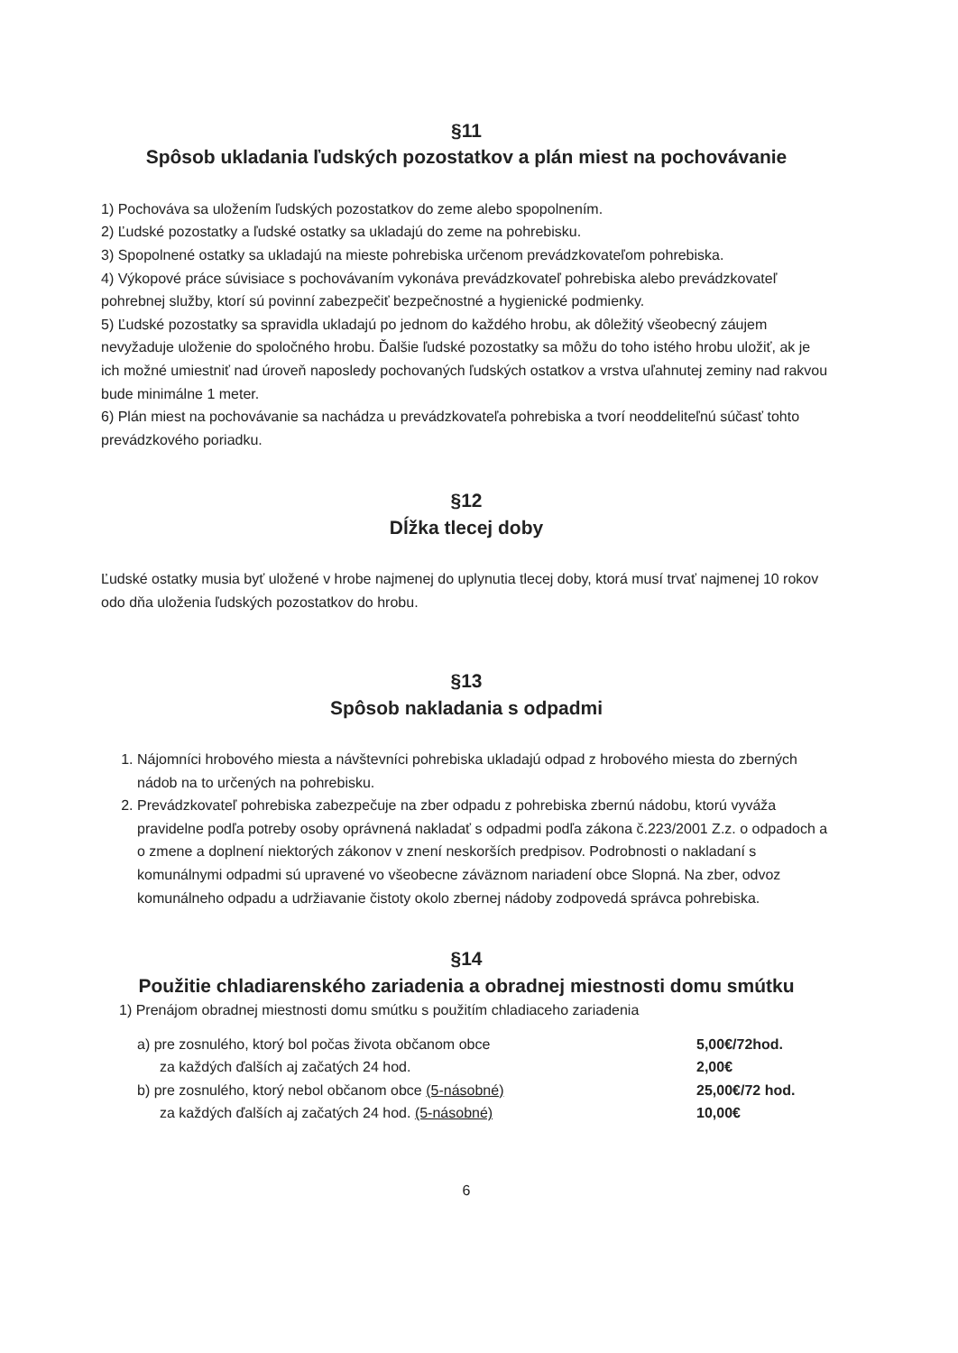§11
Spôsob ukladania ľudských pozostatkov a plán miest na pochovávanie
1) Pochováva sa uložením ľudských pozostatkov do zeme alebo spopolnením.
2) Ľudské pozostatky a ľudské ostatky sa ukladajú do zeme na pohrebisku.
3) Spopolnené ostatky sa ukladajú na mieste pohrebiska určenom prevádzkovateľom pohrebiska.
4) Výkopové práce súvisiace s pochovávaním vykonáva prevádzkovateľ pohrebiska alebo prevádzkovateľ pohrebnej služby, ktorí sú povinní zabezpečiť bezpečnostné a hygienické podmienky.
5) Ľudské pozostatky sa spravidla ukladajú po jednom do každého hrobu, ak dôležitý všeobecný záujem nevyžaduje uloženie do spoločného hrobu. Ďalšie ľudské pozostatky sa môžu do toho istého hrobu uložiť, ak je ich možné umiestniť nad úroveň naposledy pochovaných ľudských ostatkov a vrstva uľahnutej zeminy nad rakvou bude minimálne 1 meter.
6) Plán miest na pochovávanie sa nachádza u prevádzkovateľa pohrebiska a tvorí neoddeliteľnú súčasť tohto prevádzkového poriadku.
§12
Dĺžka tlecej doby
Ľudské ostatky musia byť uložené v hrobe najmenej do uplynutia tlecej doby, ktorá musí trvať najmenej 10 rokov odo dňa uloženia ľudských pozostatkov do hrobu.
§13
Spôsob nakladania s odpadmi
1. Nájomníci hrobového miesta a návštevníci pohrebiska ukladajú odpad z hrobového miesta do zberných nádob na to určených na pohrebisku.
2. Prevádzkovateľ pohrebiska zabezpečuje na zber odpadu z pohrebiska zbernú nádobu, ktorú vyváža pravidelne podľa potreby osoby oprávnená nakladať s odpadmi podľa zákona č.223/2001 Z.z. o odpadoch a o zmene a doplnení niektorých zákonov v znení neskorších predpisov. Podrobnosti o nakladaní s komunálnymi odpadmi sú upravené vo všeobecne záväznom nariadení obce Slopná. Na zber, odvoz komunálneho odpadu a udržiavanie čistoty okolo zbernej nádoby zodpovedá správca pohrebiska.
§14
Použitie chladiarenského zariadenia a obradnej miestnosti domu smútku
1) Prenájom obradnej miestnosti domu smútku s použitím chladiaceho zariadenia
a) pre zosnulého, ktorý bol počas života občanom obce 5,00€/72hod.
za každých ďalších aj začatých 24 hod. 2,00€
b) pre zosnulého, ktorý nebol občanom obce (5-násobné) 25,00€/72 hod.
za každých ďalších aj začatých 24 hod. (5-násobné) 10,00€
6